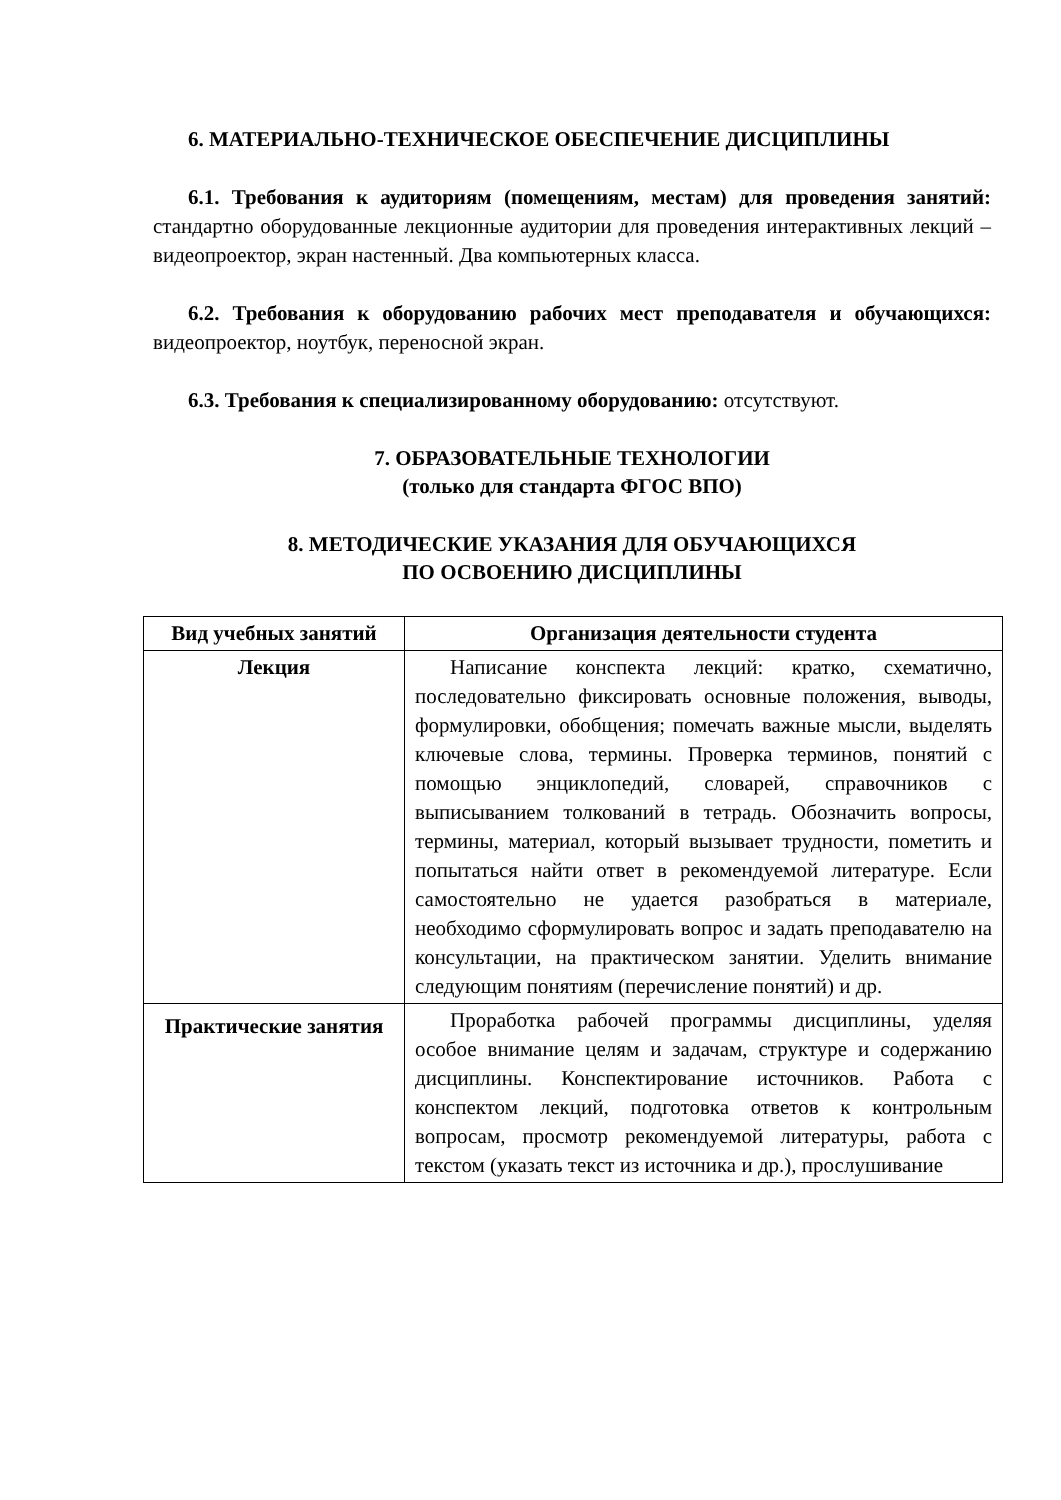6. МАТЕРИАЛЬНО-ТЕХНИЧЕСКОЕ ОБЕСПЕЧЕНИЕ ДИСЦИПЛИНЫ
6.1. Требования к аудиториям (помещениям, местам) для проведения занятий: стандартно оборудованные лекционные аудитории для проведения интерактивных лекций – видеопроектор, экран настенный. Два компьютерных класса.
6.2. Требования к оборудованию рабочих мест преподавателя и обучающихся: видеопроектор, ноутбук, переносной экран.
6.3. Требования к специализированному оборудованию: отсутствуют.
7. ОБРАЗОВАТЕЛЬНЫЕ ТЕХНОЛОГИИ
(только для стандарта ФГОС ВПО)
8. МЕТОДИЧЕСКИЕ УКАЗАНИЯ ДЛЯ ОБУЧАЮЩИХСЯ
ПО ОСВОЕНИЮ ДИСЦИПЛИНЫ
| Вид учебных занятий | Организация деятельности студента |
| --- | --- |
| Лекция | Написание конспекта лекций: кратко, схематично, последовательно фиксировать основные положения, выводы, формулировки, обобщения; помечать важные мысли, выделять ключевые слова, термины. Проверка терминов, понятий с помощью энциклопедий, словарей, справочников с выписыванием толкований в тетрадь. Обозначить вопросы, термины, материал, который вызывает трудности, пометить и попытаться найти ответ в рекомендуемой литературе. Если самостоятельно не удается разобраться в материале, необходимо сформулировать вопрос и задать преподавателю на консультации, на практическом занятии. Уделить внимание следующим понятиям (перечисление понятий) и др. |
| Практические занятия | Проработка рабочей программы дисциплины, уделяя особое внимание целям и задачам, структуре и содержанию дисциплины. Конспектирование источников. Работа с конспектом лекций, подготовка ответов к контрольным вопросам, просмотр рекомендуемой литературы, работа с текстом (указать текст из источника и др.), прослушивание |